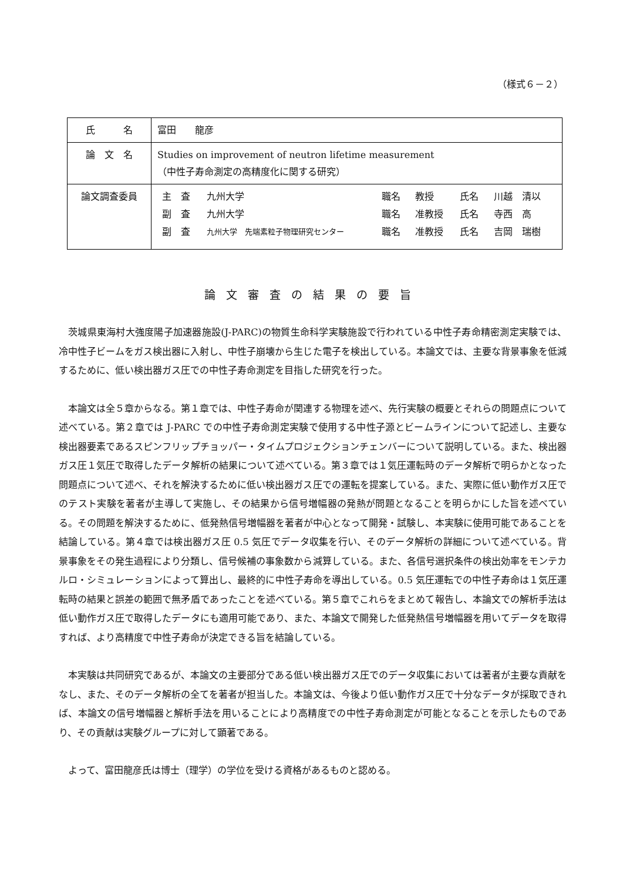（様式６－２）
| 氏 名 | 富田 龍彦 |
| 論 文 名 | Studies on improvement of neutron lifetime measurement （中性子寿命測定の高精度化に関する研究） |
| 論文調査委員 | / 主 査 / 九州大学 / 職名 / 教授 / 氏名 / 川越 清以 / / 副 査 / 九州大学 / 職名 / 准教授 / 氏名 / 寺西 高 / / 副 査 / 九州大学 先端素粒子物理研究センター / 職名 / 准教授 / 氏名 / 吉岡 瑞樹 / |
論文審査の結果の要旨
茨城県東海村大強度陽子加速器施設(J-PARC)の物質生命科学実験施設で行われている中性子寿命精密測定実験では、冷中性子ビームをガス検出器に入射し、中性子崩壊から生じた電子を検出している。本論文では、主要な背景事象を低減するために、低い検出器ガス圧での中性子寿命測定を目指した研究を行った。
本論文は全５章からなる。第１章では、中性子寿命が関連する物理を述べ、先行実験の概要とそれらの問題点について述べている。第２章では J-PARC での中性子寿命測定実験で使用する中性子源とビームラインについて記述し、主要な検出器要素であるスピンフリップチョッパー・タイムプロジェクションチェンバーについて説明している。また、検出器ガス圧１気圧で取得したデータ解析の結果について述べている。第３章では１気圧運転時のデータ解析で明らかとなった問題点について述べ、それを解決するために低い検出器ガス圧での運転を提案している。また、実際に低い動作ガス圧でのテスト実験を著者が主導して実施し、その結果から信号増幅器の発熱が問題となることを明らかにした旨を述べている。その問題を解決するために、低発熱信号増幅器を著者が中心となって開発・試験し、本実験に使用可能であることを結論している。第４章では検出器ガス圧 0.5 気圧でデータ収集を行い、そのデータ解析の詳細について述べている。背景事象をその発生過程により分類し、信号候補の事象数から減算している。また、各信号選択条件の検出効率をモンテカルロ・シミュレーションによって算出し、最終的に中性子寿命を導出している。0.5 気圧運転での中性子寿命は１気圧運転時の結果と誤差の範囲で無矛盾であったことを述べている。第５章でこれらをまとめて報告し、本論文での解析手法は低い動作ガス圧で取得したデータにも適用可能であり、また、本論文で開発した低発熱信号増幅器を用いてデータを取得すれば、より高精度で中性子寿命が決定できる旨を結論している。
本実験は共同研究であるが、本論文の主要部分である低い検出器ガス圧でのデータ収集においては著者が主要な貢献をなし、また、そのデータ解析の全てを著者が担当した。本論文は、今後より低い動作ガス圧で十分なデータが採取できれば、本論文の信号増幅器と解析手法を用いることにより高精度での中性子寿命測定が可能となることを示したものであり、その貢献は実験グループに対して顕著である。
よって、富田龍彦氏は博士（理学）の学位を受ける資格があるものと認める。